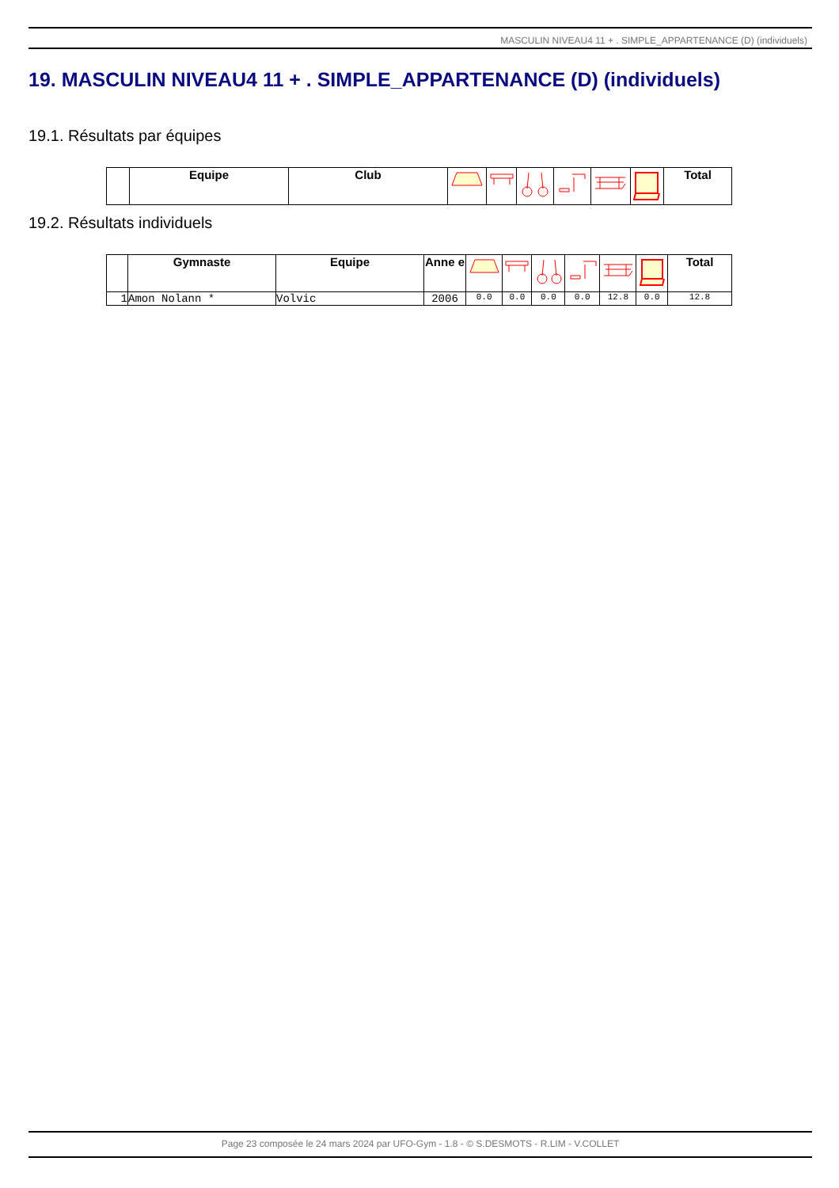MASCULIN NIVEAU4 11 + . SIMPLE_APPARTENANCE (D) (individuels)
19. MASCULIN NIVEAU4 11 + . SIMPLE_APPARTENANCE (D) (individuels)
19.1. Résultats par équipes
| | Equipe | Club | | | | | | | Total |
| --- | --- | --- | --- | --- | --- | --- | --- | --- | --- |
19.2. Résultats individuels
| | Gymnaste | Equipe | Anne e | | | | | | | Total |
| --- | --- | --- | --- | --- | --- | --- | --- | --- | --- | --- |
| 1 | Amon Nolann * | Volvic | 2006 | 0.0 | 0.0 | 0.0 | 0.0 | 12.8 | 0.0 | 12.8 |
Page 23 composée le 24 mars 2024 par UFO-Gym - 1.8 - © S.DESMOTS - R.LIM - V.COLLET